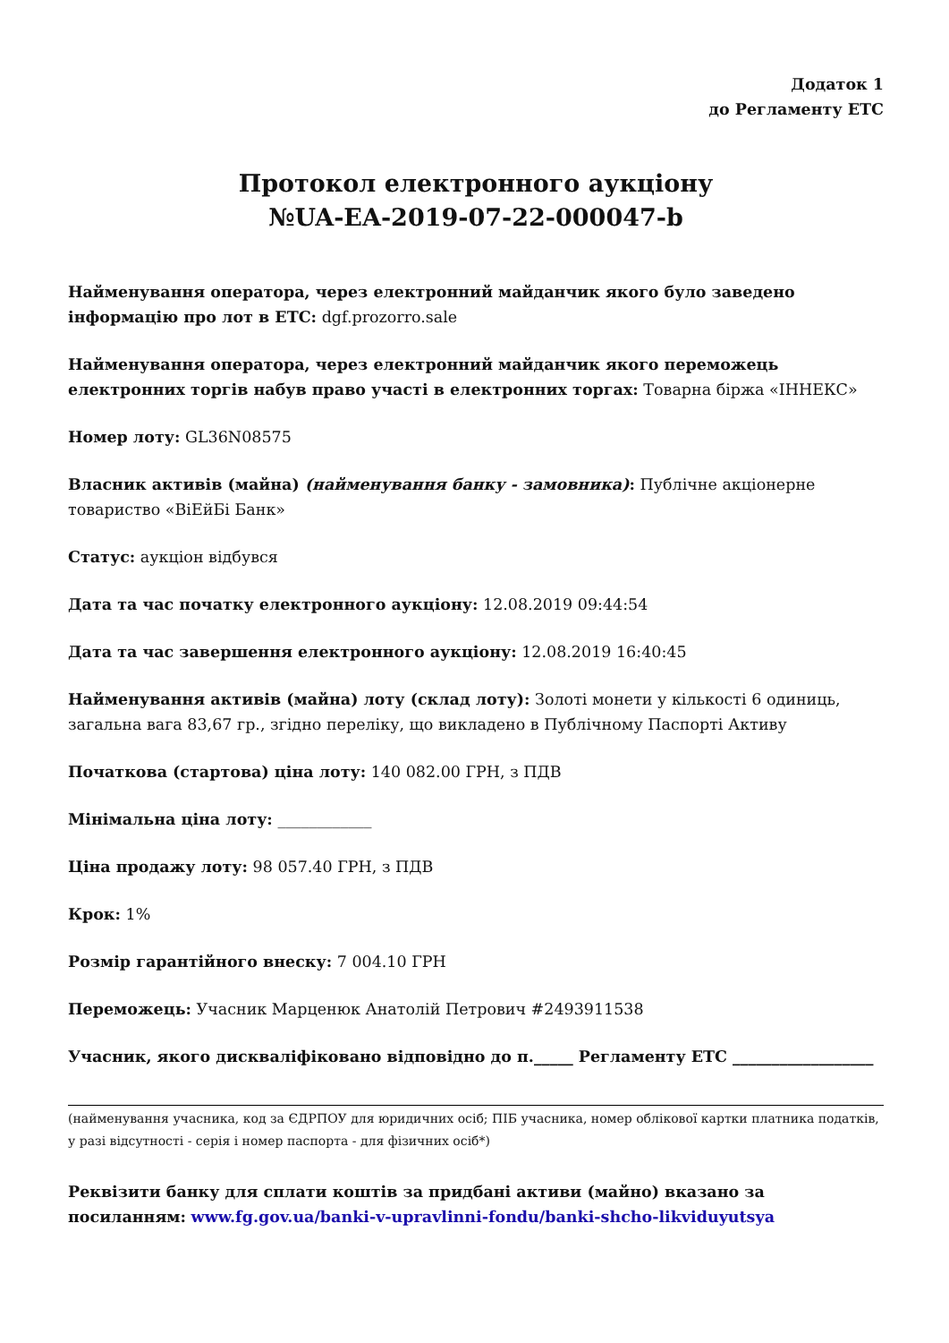Додаток 1
до Регламенту ЕТС
Протокол електронного аукціону
№UA-EA-2019-07-22-000047-b
Найменування оператора, через електронний майданчик якого було заведено інформацію про лот в ЕТС: dgf.prozorro.sale
Найменування оператора, через електронний майданчик якого переможець електронних торгів набув право участі в електронних торгах: Товарна біржа «ІННЕКС»
Номер лоту: GL36N08575
Власник активів (майна) (найменування банку - замовника): Публічне акціонерне товариство «ВіЕйБі Банк»
Статус: аукціон відбувся
Дата та час початку електронного аукціону: 12.08.2019 09:44:54
Дата та час завершення електронного аукціону: 12.08.2019 16:40:45
Найменування активів (майна) лоту (склад лоту): Золоті монети у кількості 6 одиниць, загальна вага 83,67 гр., згідно переліку, що викладено в Публічному Паспорті Активу
Початкова (стартова) ціна лоту: 140 082.00 ГРН, з ПДВ
Мінімальна ціна лоту: ____________
Ціна продажу лоту: 98 057.40 ГРН, з ПДВ
Крок: 1%
Розмір гарантійного внеску: 7 004.10 ГРН
Переможець: Учасник Марценюк Анатолій Петрович #2493911538
Учасник, якого дискваліфіковано відповідно до п._____ Регламенту ЕТС __________________
(найменування учасника, код за ЄДРПОУ для юридичних осіб; ПІБ учасника, номер облікової картки платника податків, у разі відсутності - серія і номер паспорта - для фізичних осіб*)
Реквізити банку для сплати коштів за придбані активи (майно) вказано за посиланням: www.fg.gov.ua/banki-v-upravlinni-fondu/banki-shcho-likviduyutsya